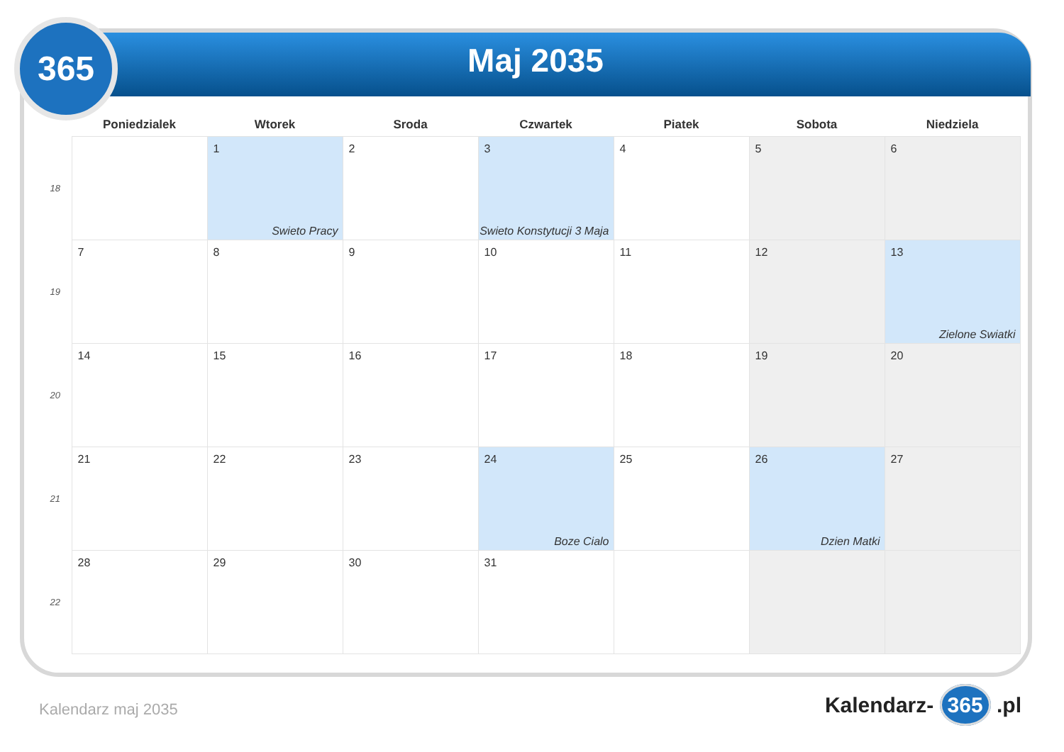365
Maj 2035
| | Poniedzialek | Wtorek | Sroda | Czwartek | Piatek | Sobota | Niedziela |
| --- | --- | --- | --- | --- | --- | --- | --- |
| 18 | | 1 Swieto Pracy | 2 | 3 Swieto Konstytucji 3 Maja | 4 | 5 | 6 |
| 19 | 7 | 8 | 9 | 10 | 11 | 12 | 13 Zielone Swiatki |
| 20 | 14 | 15 | 16 | 17 | 18 | 19 | 20 |
| 21 | 21 | 22 | 23 | 24 Boze Cialo | 25 | 26 Dzien Matki | 27 |
| 22 | 28 | 29 | 30 | 31 | | | |
Kalendarz maj 2035 Kalendarz- 365 .pl